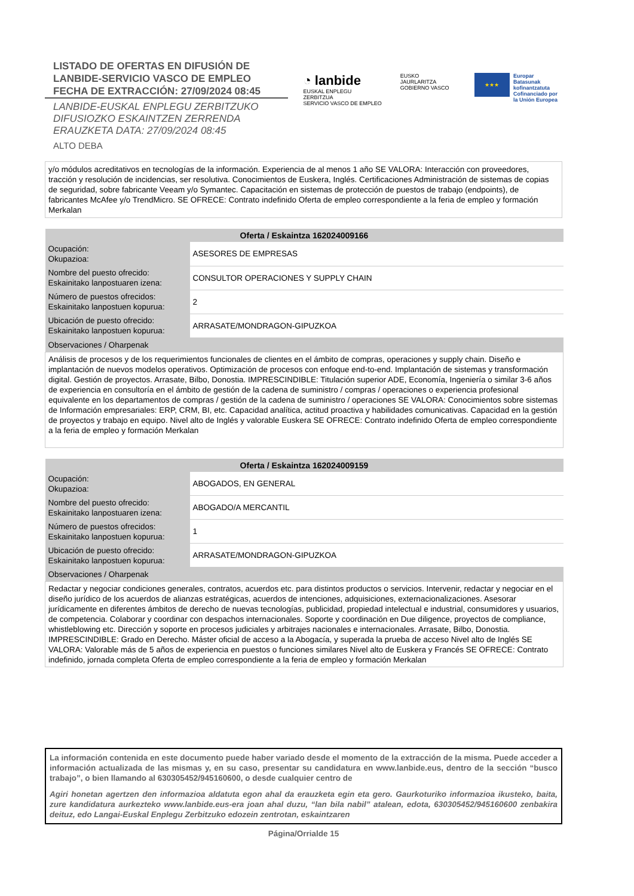LISTADO DE OFERTAS EN DIFUSIÓN DE
LANBIDE-SERVICIO VASCO DE EMPLEO
FECHA DE EXTRACCIÓN: 27/09/2024 08:45
LANBIDE-EUSKAL ENPLEGU ZERBITZUKO
DIFUSIOZKO ESKAINTZEN ZERRENDA
ERAUZKETA DATA: 27/09/2024 08:45
ALTO DEBA
◔ lanbide
EUSKAL ENPLEGU ZERBITZUA
SERVICIO VASCO DE EMPLEO
EUSKO JAURLARITZA
GOBIERNO VASCO
★★★
Europar Batasunak
kofinantzatuta
Cofinanciado por
la Unión Europea
y/o módulos acreditativos en tecnologías de la información. Experiencia de al menos 1 año SE VALORA: Interacción con proveedores, tracción y resolución de incidencias, ser resolutiva. Conocimientos de Euskera, Inglés. Certificaciones Administración de sistemas de copias de seguridad, sobre fabricante Veeam y/o Symantec. Capacitación en sistemas de protección de puestos de trabajo (endpoints), de fabricantes McAfee y/o TrendMicro. SE OFRECE: Contrato indefinido Oferta de empleo correspondiente a la feria de empleo y formación Merkalan
| Oferta / Eskaintza 162024009166 | |
| --- | --- |
| Ocupación: Okupazioa: | ASESORES DE EMPRESAS |
| Nombre del puesto ofrecido: Eskainitako lanpostuaren izena: | CONSULTOR OPERACIONES Y SUPPLY CHAIN |
| Número de puestos ofrecidos: Eskainitako lanpostuen kopurua: | 2 |
| Ubicación de puesto ofrecido: Eskainitako lanpostuen kopurua: | ARRASATE/MONDRAGON-GIPUZKOA |
| Observaciones / Oharpenak | |
| Análisis de procesos y de los requerimientos funcionales de clientes en el ámbito de compras, operaciones y supply chain. Diseño e implantación de nuevos modelos operativos. Optimización de procesos con enfoque end-to-end. Implantación de sistemas y transformación digital. Gestión de proyectos. Arrasate, Bilbo, Donostia. IMPRESCINDIBLE: Titulación superior ADE, Economía, Ingeniería o similar 3-6 años de experiencia en consultoría en el ámbito de gestión de la cadena de suministro / compras / operaciones o experiencia profesional equivalente en los departamentos de compras / gestión de la cadena de suministro / operaciones SE VALORA: Conocimientos sobre sistemas de Información empresariales: ERP, CRM, BI, etc. Capacidad analítica, actitud proactiva y habilidades comunicativas. Capacidad en la gestión de proyectos y trabajo en equipo. Nivel alto de Inglés y valorable Euskera SE OFRECE: Contrato indefinido Oferta de empleo correspondiente a la feria de empleo y formación Merkalan | |
| Oferta / Eskaintza 162024009159 | |
| --- | --- |
| Ocupación: Okupazioa: | ABOGADOS, EN GENERAL |
| Nombre del puesto ofrecido: Eskainitako lanpostuaren izena: | ABOGADO/A MERCANTIL |
| Número de puestos ofrecidos: Eskainitako lanpostuen kopurua: | 1 |
| Ubicación de puesto ofrecido: Eskainitako lanpostuen kopurua: | ARRASATE/MONDRAGON-GIPUZKOA |
| Observaciones / Oharpenak | |
| Redactar y negociar condiciones generales, contratos, acuerdos etc. para distintos productos o servicios. Intervenir, redactar y negociar en el diseño jurídico de los acuerdos de alianzas estratégicas, acuerdos de intenciones, adquisiciones, externacionalizaciones. Asesorar jurídicamente en diferentes ámbitos de derecho de nuevas tecnologías, publicidad, propiedad intelectual e industrial, consumidores y usuarios, de competencia. Colaborar y coordinar con despachos internacionales. Soporte y coordinación en Due diligence, proyectos de compliance, whistleblowing etc. Dirección y soporte en procesos judiciales y arbitrajes nacionales e internacionales. Arrasate, Bilbo, Donostia. IMPRESCINDIBLE: Grado en Derecho. Máster oficial de acceso a la Abogacía, y superada la prueba de acceso Nivel alto de Inglés SE VALORA: Valorable más de 5 años de experiencia en puestos o funciones similares Nivel alto de Euskera y Francés SE OFRECE: Contrato indefinido, jornada completa Oferta de empleo correspondiente a la feria de empleo y formación Merkalan | |
La información contenida en este documento puede haber variado desde el momento de la extracción de la misma. Puede acceder a información actualizada de las mismas y, en su caso, presentar su candidatura en www.lanbide.eus, dentro de la sección “busco trabajo”, o bien llamando al 630305452/945160600, o desde cualquier centro de
Agiri honetan agertzen den informazioa aldatuta egon ahal da erauzketa egin eta gero. Gaurkoturiko informazioa ikusteko, baita, zure kandidatura aurkezteko www.lanbide.eus-era joan ahal duzu, “lan bila nabil” atalean, edota, 630305452/945160600 zenbakira deituz, edo Langai-Euskal Enplegu Zerbitzuko edozein zentrotan, eskaintzaren
Página/Orrialde 15